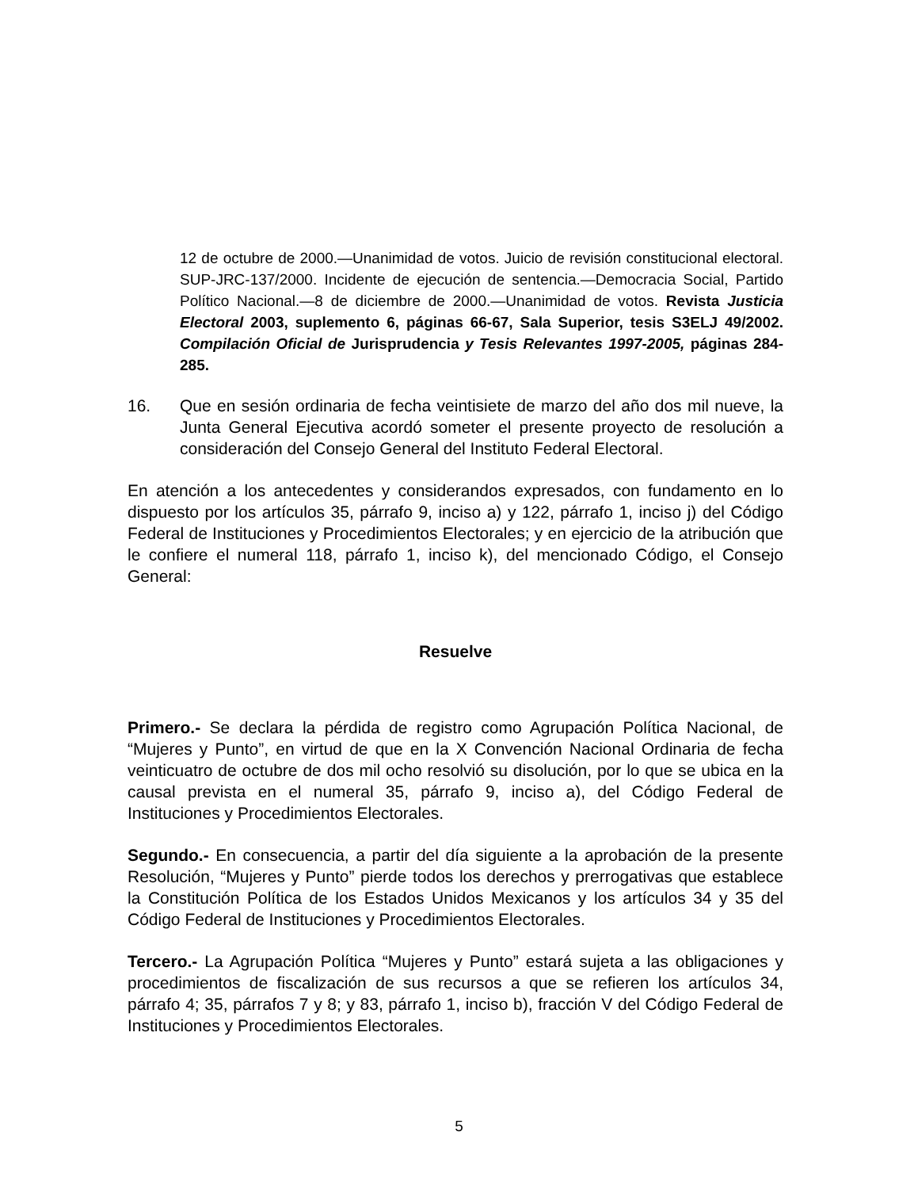12 de octubre de 2000.—Unanimidad de votos. Juicio de revisión constitucional electoral. SUP-JRC-137/2000. Incidente de ejecución de sentencia.—Democracia Social, Partido Político Nacional.—8 de diciembre de 2000.—Unanimidad de votos. Revista Justicia Electoral 2003, suplemento 6, páginas 66-67, Sala Superior, tesis S3ELJ 49/2002. Compilación Oficial de Jurisprudencia y Tesis Relevantes 1997-2005, páginas 284-285.
16. Que en sesión ordinaria de fecha veintisiete de marzo del año dos mil nueve, la Junta General Ejecutiva acordó someter el presente proyecto de resolución a consideración del Consejo General del Instituto Federal Electoral.
En atención a los antecedentes y considerandos expresados, con fundamento en lo dispuesto por los artículos 35, párrafo 9, inciso a) y 122, párrafo 1, inciso j) del Código Federal de Instituciones y Procedimientos Electorales; y en ejercicio de la atribución que le confiere el numeral 118, párrafo 1, inciso k), del mencionado Código, el Consejo General:
Resuelve
Primero.- Se declara la pérdida de registro como Agrupación Política Nacional, de “Mujeres y Punto”, en virtud de que en la X Convención Nacional Ordinaria de fecha veinticuatro de octubre de dos mil ocho resolvió su disolución, por lo que se ubica en la causal prevista en el numeral 35, párrafo 9, inciso a), del Código Federal de Instituciones y Procedimientos Electorales.
Segundo.- En consecuencia, a partir del día siguiente a la aprobación de la presente Resolución, “Mujeres y Punto” pierde todos los derechos y prerrogativas que establece la Constitución Política de los Estados Unidos Mexicanos y los artículos 34 y 35 del Código Federal de Instituciones y Procedimientos Electorales.
Tercero.- La Agrupación Política “Mujeres y Punto” estará sujeta a las obligaciones y procedimientos de fiscalización de sus recursos a que se refieren los artículos 34, párrafo 4; 35, párrafos 7 y 8; y 83, párrafo 1, inciso b), fracción V del Código Federal de Instituciones y Procedimientos Electorales.
5